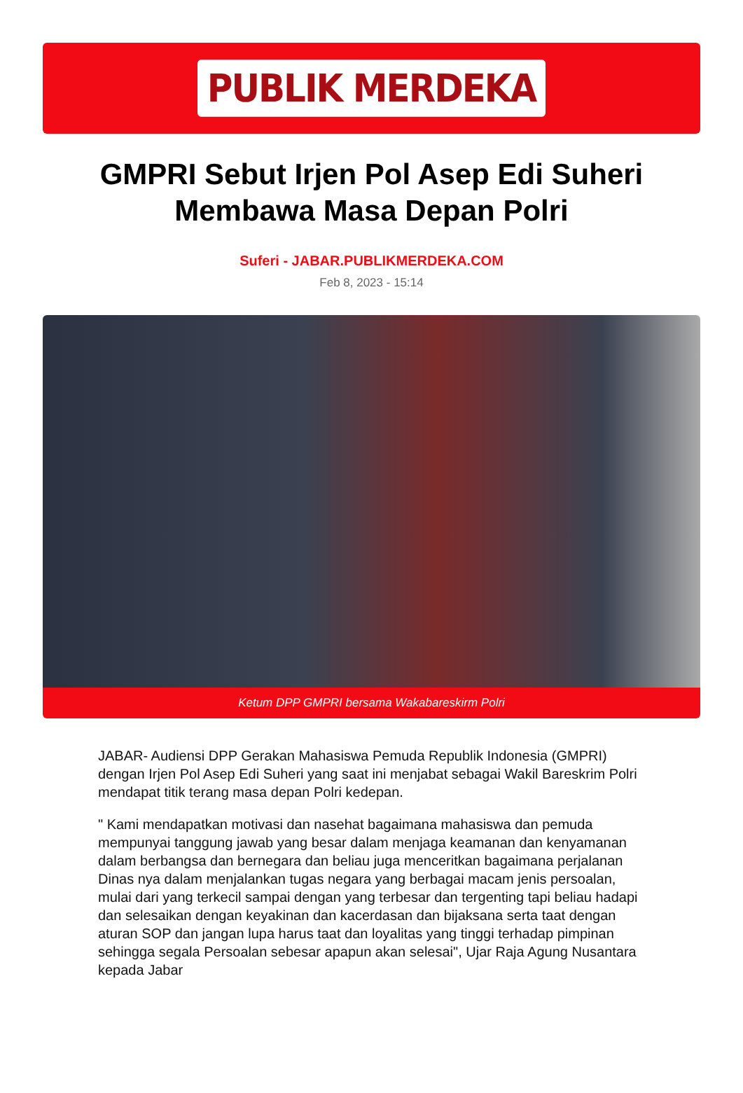PUBLIK MERDEKA
GMPRI Sebut Irjen Pol Asep Edi Suheri Membawa Masa Depan Polri
Suferi - JABAR.PUBLIKMERDEKA.COM
Feb 8, 2023 - 15:14
Ketum DPP GMPRI bersama Wakabareskirm Polri
JABAR- Audiensi DPP Gerakan Mahasiswa Pemuda Republik Indonesia (GMPRI) dengan Irjen Pol Asep Edi Suheri yang saat ini menjabat sebagai Wakil Bareskrim Polri mendapat titik terang masa depan Polri kedepan.
" Kami mendapatkan motivasi dan nasehat bagaimana mahasiswa dan pemuda mempunyai tanggung jawab yang besar dalam menjaga keamanan dan kenyamanan dalam berbangsa dan bernegara dan beliau juga menceritkan bagaimana perjalanan Dinas nya dalam menjalankan tugas negara yang berbagai macam jenis persoalan, mulai dari yang terkecil sampai dengan yang terbesar dan tergenting tapi beliau hadapi dan selesaikan dengan keyakinan dan kacerdasan dan bijaksana serta taat dengan aturan SOP dan jangan lupa harus taat dan loyalitas yang tinggi terhadap pimpinan sehingga segala Persoalan sebesar apapun akan selesai", Ujar Raja Agung Nusantara kepada Jabar